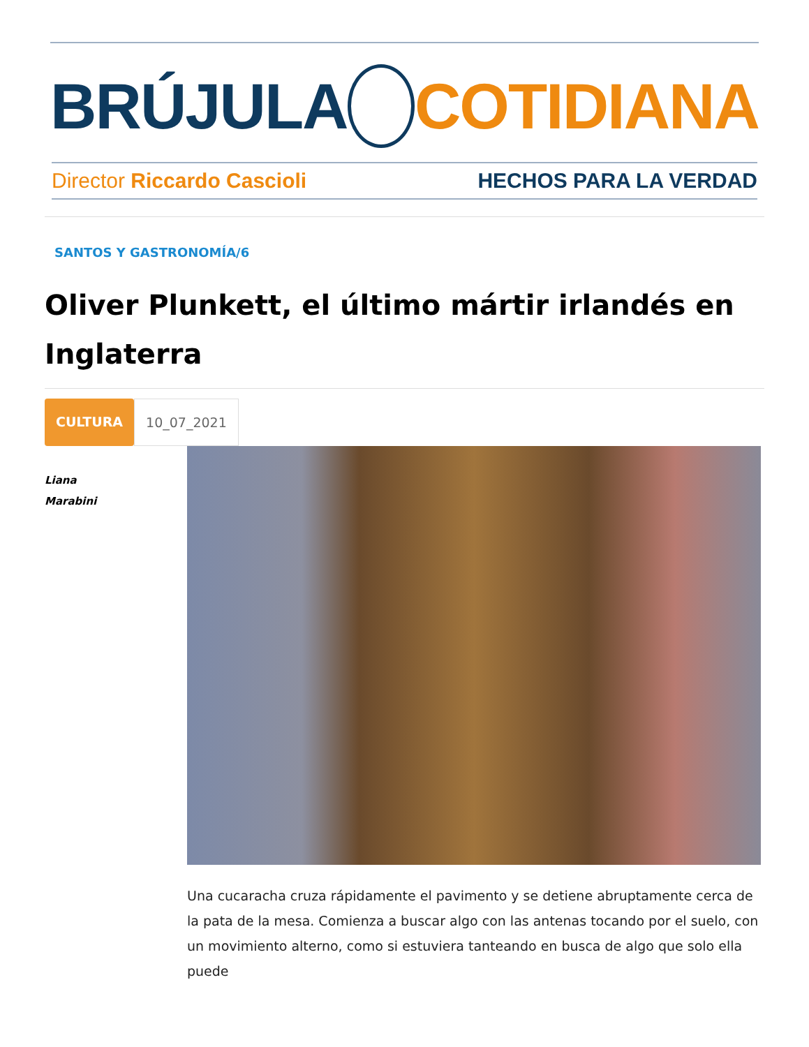BRÚJULA COTIDIANA
Director Riccardo Cascioli HECHOS PARA LA VERDAD
SANTOS Y GASTRONOMÍA/6
Oliver Plunkett, el último mártir irlandés en Inglaterra
CULTURA 10_07_2021
Liana
Marabini
Una cucaracha cruza rápidamente el pavimento y se detiene abruptamente cerca de la pata de la mesa. Comienza a buscar algo con las antenas tocando por el suelo, con un movimiento alterno, como si estuviera tanteando en busca de algo que solo ella puede